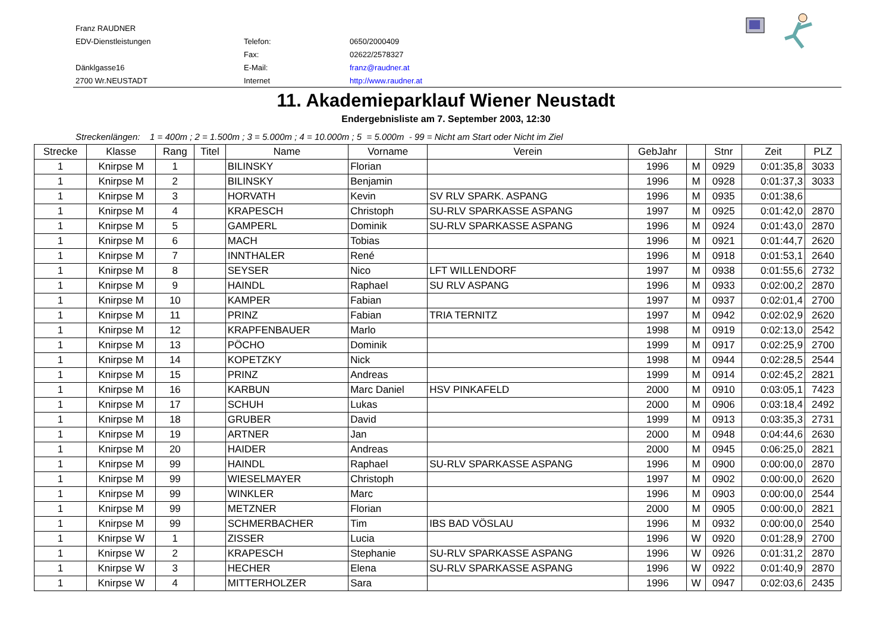| Franz RAUDNER | | |
| EDV-Dienstleistungen | Telefon: | 0650/2000409 |
| | Fax: | 02622/2578327 |
| Dänklgasse16 | E-Mail: | franz@raudner.at |
| 2700 Wr.NEUSTADT | Internet | http://www.raudner.at |
11. Akademieparklauf Wiener Neustadt
Endergebnisliste am 7. September 2003, 12:30
Streckenlängen: 1 = 400m ; 2 = 1.500m ; 3 = 5.000m ; 4 = 10.000m ; 5 = 5.000m - 99 = Nicht am Start oder Nicht im Ziel
| Strecke | Klasse | Rang | Titel | Name | Vorname | Verein | GebJahr | | Stnr | Zeit | PLZ |
| --- | --- | --- | --- | --- | --- | --- | --- | --- | --- | --- | --- |
| 1 | Knirpse M | 1 | | BILINSKY | Florian | | 1996 | M | 0929 | 0:01:35,8 | 3033 |
| 1 | Knirpse M | 2 | | BILINSKY | Benjamin | | 1996 | M | 0928 | 0:01:37,3 | 3033 |
| 1 | Knirpse M | 3 | | HORVATH | Kevin | SV RLV SPARK. ASPANG | 1996 | M | 0935 | 0:01:38,6 | |
| 1 | Knirpse M | 4 | | KRAPESCH | Christoph | SU-RLV SPARKASSE ASPANG | 1997 | M | 0925 | 0:01:42,0 | 2870 |
| 1 | Knirpse M | 5 | | GAMPERL | Dominik | SU-RLV SPARKASSE ASPANG | 1996 | M | 0924 | 0:01:43,0 | 2870 |
| 1 | Knirpse M | 6 | | MACH | Tobias | | 1996 | M | 0921 | 0:01:44,7 | 2620 |
| 1 | Knirpse M | 7 | | INNTHALER | René | | 1996 | M | 0918 | 0:01:53,1 | 2640 |
| 1 | Knirpse M | 8 | | SEYSER | Nico | LFT WILLENDORF | 1997 | M | 0938 | 0:01:55,6 | 2732 |
| 1 | Knirpse M | 9 | | HAINDL | Raphael | SU RLV ASPANG | 1996 | M | 0933 | 0:02:00,2 | 2870 |
| 1 | Knirpse M | 10 | | KAMPER | Fabian | | 1997 | M | 0937 | 0:02:01,4 | 2700 |
| 1 | Knirpse M | 11 | | PRINZ | Fabian | TRIA TERNITZ | 1997 | M | 0942 | 0:02:02,9 | 2620 |
| 1 | Knirpse M | 12 | | KRAPFENBAUER | Marlo | | 1998 | M | 0919 | 0:02:13,0 | 2542 |
| 1 | Knirpse M | 13 | | PÖCHO | Dominik | | 1999 | M | 0917 | 0:02:25,9 | 2700 |
| 1 | Knirpse M | 14 | | KOPETZKY | Nick | | 1998 | M | 0944 | 0:02:28,5 | 2544 |
| 1 | Knirpse M | 15 | | PRINZ | Andreas | | 1999 | M | 0914 | 0:02:45,2 | 2821 |
| 1 | Knirpse M | 16 | | KARBUN | Marc Daniel | HSV PINKAFELD | 2000 | M | 0910 | 0:03:05,1 | 7423 |
| 1 | Knirpse M | 17 | | SCHUH | Lukas | | 2000 | M | 0906 | 0:03:18,4 | 2492 |
| 1 | Knirpse M | 18 | | GRUBER | David | | 1999 | M | 0913 | 0:03:35,3 | 2731 |
| 1 | Knirpse M | 19 | | ARTNER | Jan | | 2000 | M | 0948 | 0:04:44,6 | 2630 |
| 1 | Knirpse M | 20 | | HAIDER | Andreas | | 2000 | M | 0945 | 0:06:25,0 | 2821 |
| 1 | Knirpse M | 99 | | HAINDL | Raphael | SU-RLV SPARKASSE ASPANG | 1996 | M | 0900 | 0:00:00,0 | 2870 |
| 1 | Knirpse M | 99 | | WIESELMAYER | Christoph | | 1997 | M | 0902 | 0:00:00,0 | 2620 |
| 1 | Knirpse M | 99 | | WINKLER | Marc | | 1996 | M | 0903 | 0:00:00,0 | 2544 |
| 1 | Knirpse M | 99 | | METZNER | Florian | | 2000 | M | 0905 | 0:00:00,0 | 2821 |
| 1 | Knirpse M | 99 | | SCHMERBACHER | Tim | IBS BAD VÖSLAU | 1996 | M | 0932 | 0:00:00,0 | 2540 |
| 1 | Knirpse W | 1 | | ZISSER | Lucia | | 1996 | W | 0920 | 0:01:28,9 | 2700 |
| 1 | Knirpse W | 2 | | KRAPESCH | Stephanie | SU-RLV SPARKASSE ASPANG | 1996 | W | 0926 | 0:01:31,2 | 2870 |
| 1 | Knirpse W | 3 | | HECHER | Elena | SU-RLV SPARKASSE ASPANG | 1996 | W | 0922 | 0:01:40,9 | 2870 |
| 1 | Knirpse W | 4 | | MITTERHOLZER | Sara | | 1996 | W | 0947 | 0:02:03,6 | 2435 |